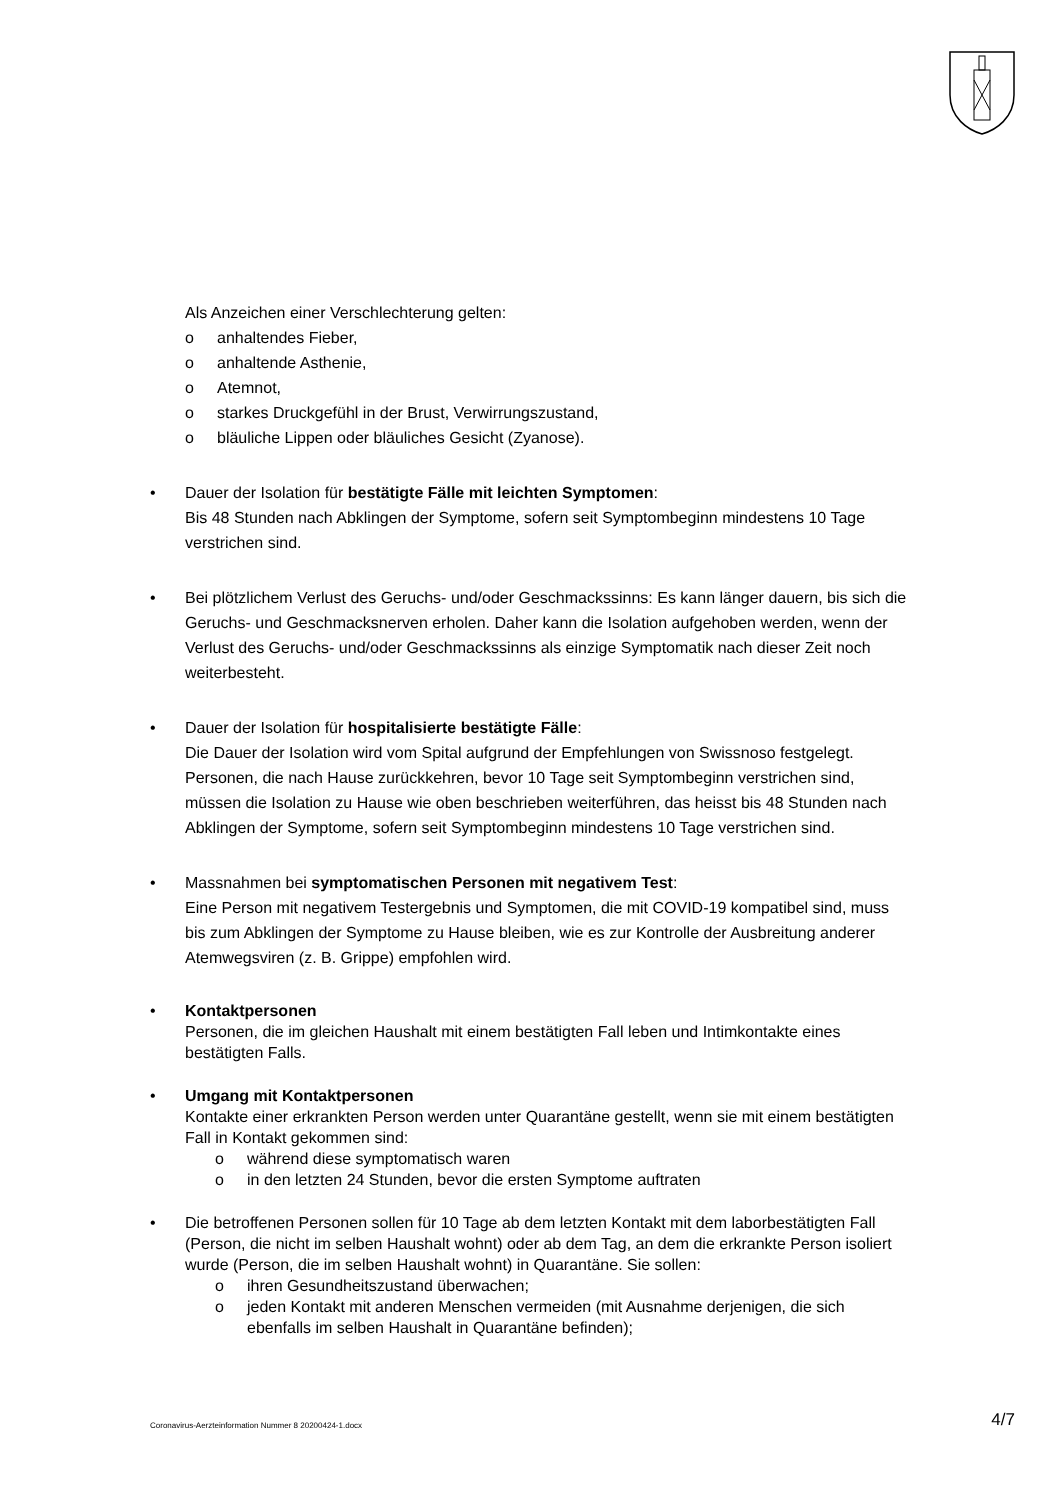Als Anzeichen einer Verschlechterung gelten:
o anhaltendes Fieber,
o anhaltende Asthenie,
o Atemnot,
o starkes Druckgefühl in der Brust, Verwirrungszustand,
o bläuliche Lippen oder bläuliches Gesicht (Zyanose).
• Dauer der Isolation für bestätigte Fälle mit leichten Symptomen:
Bis 48 Stunden nach Abklingen der Symptome, sofern seit Symptombeginn mindestens 10 Tage verstrichen sind.
• Bei plötzlichem Verlust des Geruchs- und/oder Geschmackssinns: Es kann länger dauern, bis sich die Geruchs- und Geschmacksnerven erholen. Daher kann die Isolation aufgehoben werden, wenn der Verlust des Geruchs- und/oder Geschmackssinns als einzige Symptomatik nach dieser Zeit noch weiterbesteht.
• Dauer der Isolation für hospitalisierte bestätigte Fälle:
Die Dauer der Isolation wird vom Spital aufgrund der Empfehlungen von Swissnoso festgelegt. Personen, die nach Hause zurückkehren, bevor 10 Tage seit Symptombeginn verstrichen sind, müssen die Isolation zu Hause wie oben beschrieben weiterführen, das heisst bis 48 Stunden nach Abklingen der Symptome, sofern seit Symptombeginn mindestens 10 Tage verstrichen sind.
• Massnahmen bei symptomatischen Personen mit negativem Test:
Eine Person mit negativem Testergebnis und Symptomen, die mit COVID-19 kompatibel sind, muss bis zum Abklingen der Symptome zu Hause bleiben, wie es zur Kontrolle der Ausbreitung anderer Atemwegsviren (z. B. Grippe) empfohlen wird.
• Kontaktpersonen
Personen, die im gleichen Haushalt mit einem bestätigten Fall leben und Intimkontakte eines bestätigten Falls.
• Umgang mit Kontaktpersonen
Kontakte einer erkrankten Person werden unter Quarantäne gestellt, wenn sie mit einem bestätigten Fall in Kontakt gekommen sind:
o während diese symptomatisch waren
o in den letzten 24 Stunden, bevor die ersten Symptome auftraten
• Die betroffenen Personen sollen für 10 Tage ab dem letzten Kontakt mit dem laborbestätigten Fall (Person, die nicht im selben Haushalt wohnt) oder ab dem Tag, an dem die erkrankte Person isoliert wurde (Person, die im selben Haushalt wohnt) in Quarantäne. Sie sollen:
o ihren Gesundheitszustand überwachen;
o jeden Kontakt mit anderen Menschen vermeiden (mit Ausnahme derjenigen, die sich ebenfalls im selben Haushalt in Quarantäne befinden);
Coronavirus-Aerzteinformation Nummer 8 20200424-1.docx 4/7